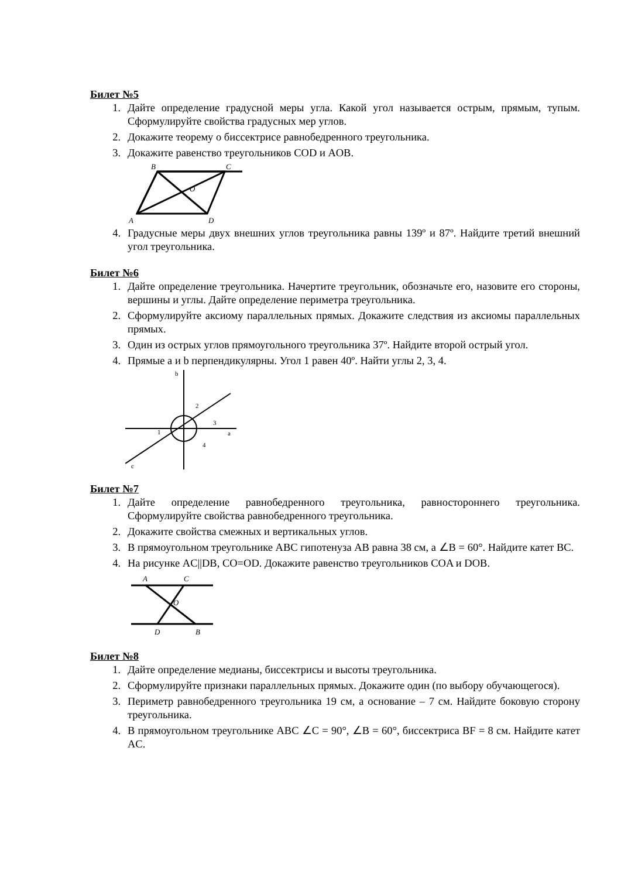Билет №5
1. Дайте определение градусной меры угла. Какой угол называется острым, прямым, тупым. Сформулируйте свойства градусных мер углов.
2. Докажите теорему о биссектрисе равнобедренного треугольника.
3. Докажите равенство треугольников COD и AOB.
B
C
O
A
D
4. Градусные меры двух внешних углов треугольника равны 139º и 87º. Найдите третий внешний угол треугольника.
Билет №6
1. Дайте определение треугольника. Начертите треугольник, обозначьте его, назовите его стороны, вершины и углы. Дайте определение периметра треугольника.
2. Сформулируйте аксиому параллельных прямых. Докажите следствия из аксиомы параллельных прямых.
3. Один из острых углов прямоугольного треугольника 37º. Найдите второй острый угол.
4. Прямые a и b перпендикулярны. Угол 1 равен 40º. Найти углы 2, 3, 4.
b
2
3
1
a
4
c
Билет №7
1. Дайте определение равнобедренного треугольника, равностороннего треугольника. Сформулируйте свойства равнобедренного треугольника.
2. Докажите свойства смежных и вертикальных углов.
3. В прямоугольном треугольнике ABC гипотенуза AB равна 38 см, а ∠B = 60°. Найдите катет BC.
4. На рисунке AC||DB, CO=OD. Докажите равенство треугольников COA и DOB.
A
C
O
D
B
Билет №8
1. Дайте определение медианы, биссектрисы и высоты треугольника.
2. Сформулируйте признаки параллельных прямых. Докажите один (по выбору обучающегося).
3. Периметр равнобедренного треугольника 19 см, а основание – 7 см. Найдите боковую сторону треугольника.
4. В прямоугольном треугольнике ABC ∠C = 90°, ∠B = 60°, биссектриса BF = 8 см. Найдите катет AC.